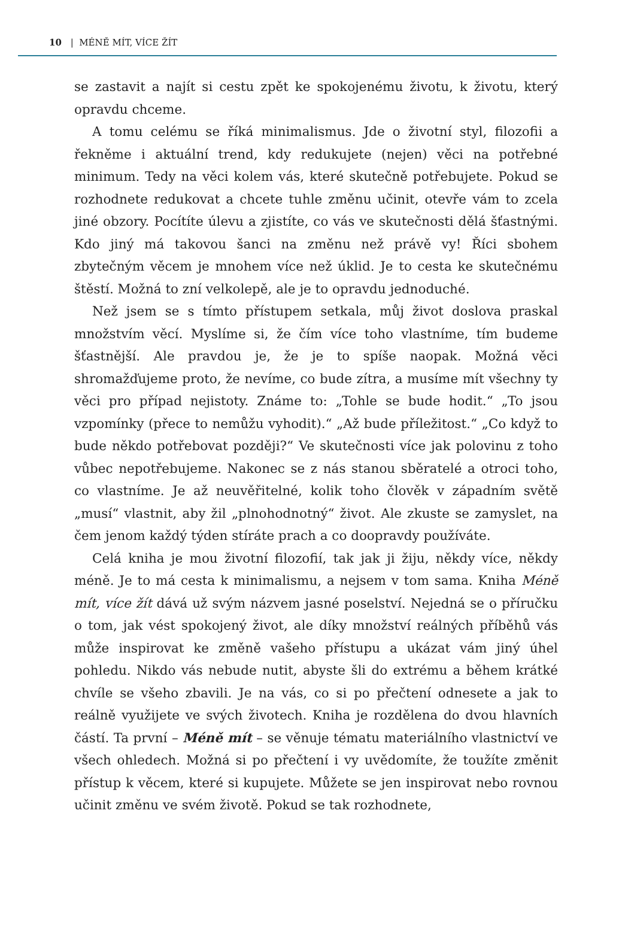10 | MÉNĚ MÍT, VÍCE ŽÍT
se zastavit a najít si cestu zpět ke spokojenému životu, k životu, který opravdu chceme.
A tomu celému se říká minimalismus. Jde o životní styl, filozofii a řekněme i aktuální trend, kdy redukujete (nejen) věci na potřebné minimum. Tedy na věci kolem vás, které skutečně potřebujete. Pokud se rozhodnete redukovat a chcete tuhle změnu učinit, otevře vám to zcela jiné obzory. Pocítíte úlevu a zjistíte, co vás ve skutečnosti dělá šťastnými. Kdo jiný má takovou šanci na změnu než právě vy! Říci sbohem zbytečným věcem je mnohem více než úklid. Je to cesta ke skutečnému štěstí. Možná to zní velkolepě, ale je to opravdu jednoduché.
Než jsem se s tímto přístupem setkala, můj život doslova praskal množstvím věcí. Myslíme si, že čím více toho vlastníme, tím budeme šťastnější. Ale pravdou je, že je to spíše naopak. Možná věci shromažďujeme proto, že nevíme, co bude zítra, a musíme mít všechny ty věci pro případ nejistoty. Známe to: „Tohle se bude hodit.“ „To jsou vzpomínky (přece to nemůžu vyhodit).“ „Až bude příležitost.“ „Co když to bude někdo potřebovat později?“ Ve skutečnosti více jak polovinu z toho vůbec nepotřebujeme. Nakonec se z nás stanou sběratelé a otroci toho, co vlastníme. Je až neuvěřitelné, kolik toho člověk v západním světě „musí“ vlastnit, aby žil „plnohodnotný“ život. Ale zkuste se zamyslet, na čem jenom každý týden stíráte prach a co doopravdy používáte.
Celá kniha je mou životní filozofií, tak jak ji žiju, někdy více, někdy méně. Je to má cesta k minimalismu, a nejsem v tom sama. Kniha Méně mít, více žít dává už svým názvem jasné poselství. Nejedná se o příručku o tom, jak vést spokojený život, ale díky množství reálných příběhů vás může inspirovat ke změně vašeho přístupu a ukázat vám jiný úhel pohledu. Nikdo vás nebude nutit, abyste šli do extrému a během krátké chvíle se všeho zbavili. Je na vás, co si po přečtení odnesete a jak to reálně využijete ve svých životech. Kniha je rozdělena do dvou hlavních částí. Ta první – Méně mít – se věnuje tématu materiálního vlastnictví ve všech ohledech. Možná si po přečtení i vy uvědomíte, že toužíte změnit přístup k věcem, které si kupujete. Můžete se jen inspirovat nebo rovnou učinit změnu ve svém životě. Pokud se tak rozhodnete,